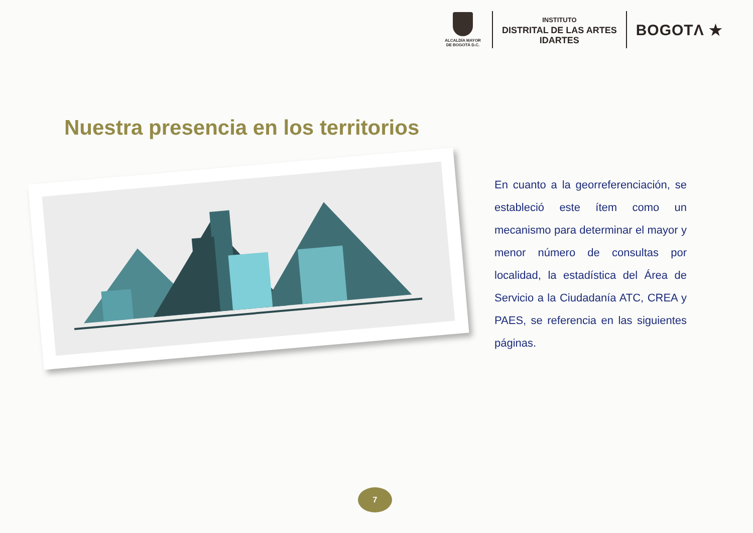ALCALDÍA MAYOR
DE BOGOTÁ D.C.
INSTITUTO
DISTRITAL DE LAS ARTES
IDARTES
BOGOTΛ ★
Nuestra presencia en los territorios
En cuanto a la georreferenciación, se estableció este ítem como un mecanismo para determinar el mayor y menor número de consultas por localidad, la estadística del Área de Servicio a la Ciudadanía ATC, CREA y PAES, se referencia en las siguientes páginas.
7